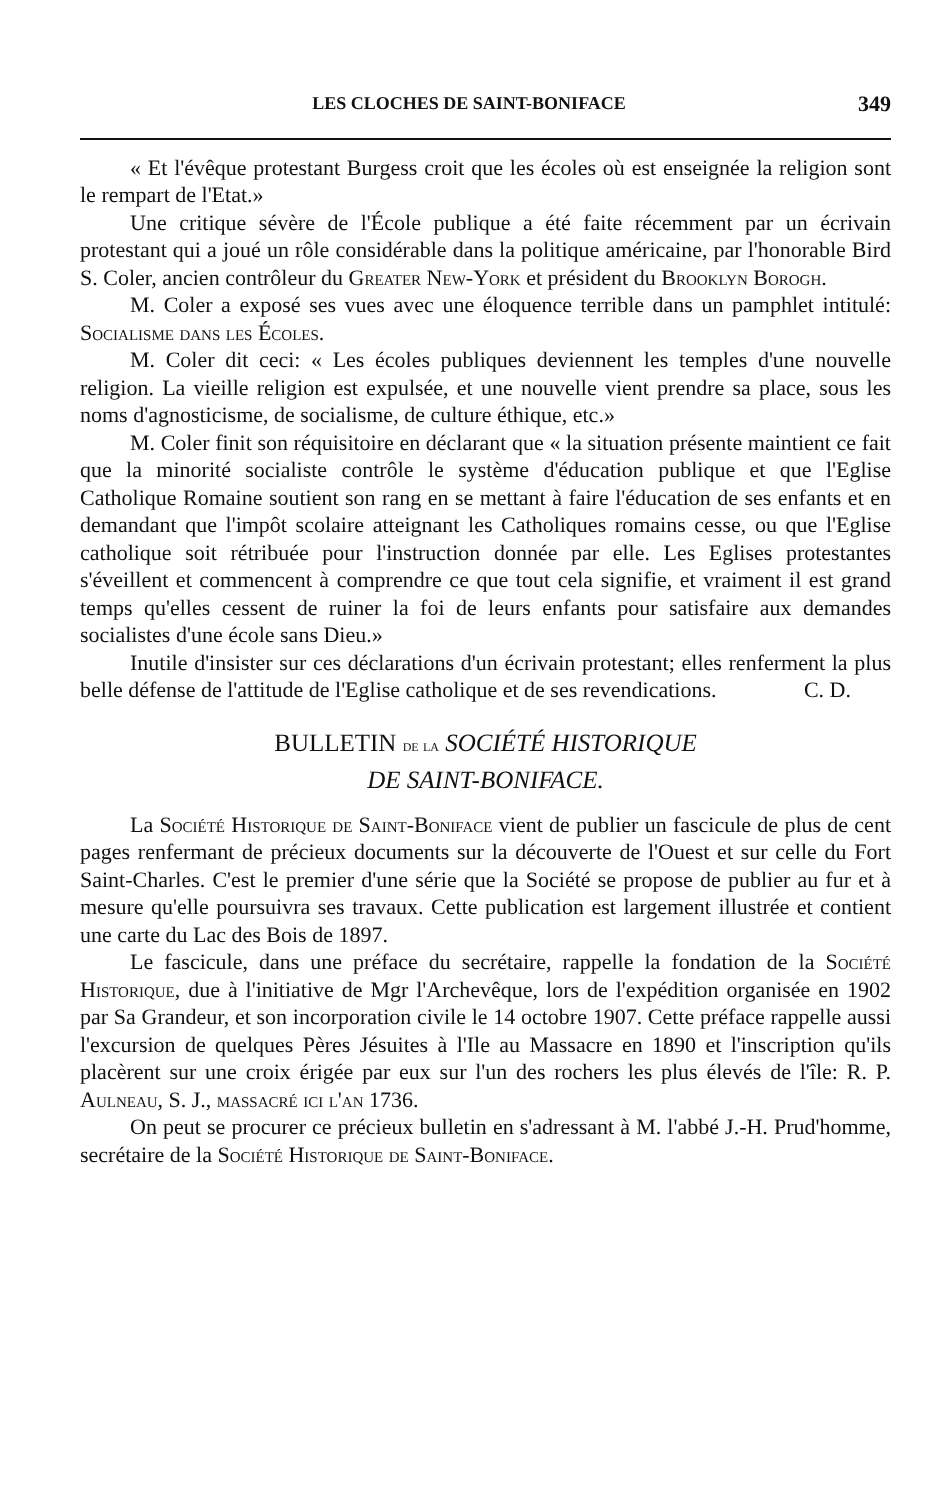LES CLOCHES DE SAINT-BONIFACE 349
« Et l'évêque protestant Burgess croit que les écoles où est enseignée la religion sont le rempart de l'Etat.»
Une critique sévère de l'École publique a été faite récemment par un écrivain protestant qui a joué un rôle considérable dans la politique américaine, par l'honorable Bird S. Coler, ancien contrôleur du Greater New-York et président du Brooklyn Borogh.
M. Coler a exposé ses vues avec une éloquence terrible dans un pamphlet intitulé: Socialisme dans les Écoles.
M. Coler dit ceci: « Les écoles publiques deviennent les temples d'une nouvelle religion. La vieille religion est expulsée, et une nouvelle vient prendre sa place, sous les noms d'agnosticisme, de socialisme, de culture éthique, etc.»
M. Coler finit son réquisitoire en déclarant que « la situation présente maintient ce fait que la minorité socialiste contrôle le système d'éducation publique et que l'Eglise Catholique Romaine soutient son rang en se mettant à faire l'éducation de ses enfants et en demandant que l'impôt scolaire atteignant les Catholiques romains cesse, ou que l'Eglise catholique soit rétribuée pour l'instruction donnée par elle. Les Eglises protestantes s'éveillent et commencent à comprendre ce que tout cela signifie, et vraiment il est grand temps qu'elles cessent de ruiner la foi de leurs enfants pour satisfaire aux demandes socialistes d'une école sans Dieu.»
Inutile d'insister sur ces déclarations d'un écrivain protestant; elles renferment la plus belle défense de l'attitude de l'Eglise catholique et de ses revendications. C. D.
BULLETIN de la SOCIÉTÉ HISTORIQUE
DE SAINT-BONIFACE.
La Société Historique de Saint-Boniface vient de publier un fascicule de plus de cent pages renfermant de précieux documents sur la découverte de l'Ouest et sur celle du Fort Saint-Charles. C'est le premier d'une série que la Société se propose de publier au fur et à mesure qu'elle poursuivra ses travaux. Cette publication est largement illustrée et contient une carte du Lac des Bois de 1897.
Le fascicule, dans une préface du secrétaire, rappelle la fondation de la Société Historique, due à l'initiative de Mgr l'Archevêque, lors de l'expédition organisée en 1902 par Sa Grandeur, et son incorporation civile le 14 octobre 1907. Cette préface rappelle aussi l'excursion de quelques Pères Jésuites à l'Ile au Massacre en 1890 et l'inscription qu'ils placèrent sur une croix érigée par eux sur l'un des rochers les plus élevés de l'île: R. P. Aulneau, S. J., massacré ici l'an 1736.
On peut se procurer ce précieux bulletin en s'adressant à M. l'abbé J.-H. Prud'homme, secrétaire de la Société Historique de Saint-Boniface.